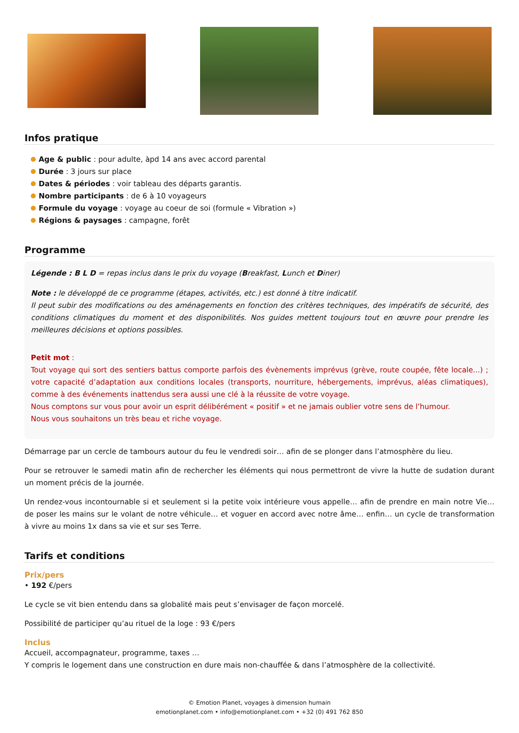Infos pratique
Age & public : pour adulte, àpd 14 ans avec accord parental
Durée : 3 jours sur place
Dates & périodes : voir tableau des départs garantis.
Nombre participants : de 6 à 10 voyageurs
Formule du voyage : voyage au coeur de soi (formule « Vibration »)
Régions & paysages : campagne, forêt
Programme
Légende : B L D = repas inclus dans le prix du voyage (Breakfast, Lunch et Diner)
Note : le développé de ce programme (étapes, activités, etc.) est donné à titre indicatif.
Il peut subir des modifications ou des aménagements en fonction des critères techniques, des impératifs de sécurité, des conditions climatiques du moment et des disponibilités. Nos guides mettent toujours tout en œuvre pour prendre les meilleures décisions et options possibles.
Petit mot :
Tout voyage qui sort des sentiers battus comporte parfois des évènements imprévus (grève, route coupée, fête locale...) ; votre capacité d’adaptation aux conditions locales (transports, nourriture, hébergements, imprévus, aléas climatiques), comme à des événements inattendus sera aussi une clé à la réussite de votre voyage.
Nous comptons sur vous pour avoir un esprit délibérément « positif » et ne jamais oublier votre sens de l’humour.
Nous vous souhaitons un très beau et riche voyage.
Démarrage par un cercle de tambours autour du feu le vendredi soir… afin de se plonger dans l’atmosphère du lieu.
Pour se retrouver le samedi matin afin de rechercher les éléments qui nous permettront de vivre la hutte de sudation durant un moment précis de la journée.
Un rendez-vous incontournable si et seulement si la petite voix intérieure vous appelle… afin de prendre en main notre Vie… de poser les mains sur le volant de notre véhicule… et voguer en accord avec notre âme… enfin… un cycle de transformation à vivre au moins 1x dans sa vie et sur ses Terre.
Tarifs et conditions
Prix/pers
• 192 €/pers
Le cycle se vit bien entendu dans sa globalité mais peut s’envisager de façon morcelé.
Possibilité de participer qu’au rituel de la loge : 93 €/pers
Inclus
Accueil, accompagnateur, programme, taxes …
Y compris le logement dans une construction en dure mais non-chauffée & dans l’atmosphère de la collectivité.
© Emotion Planet, voyages à dimension humain
emotionplanet.com • info@emotionplanet.com • +32 (0) 491 762 850